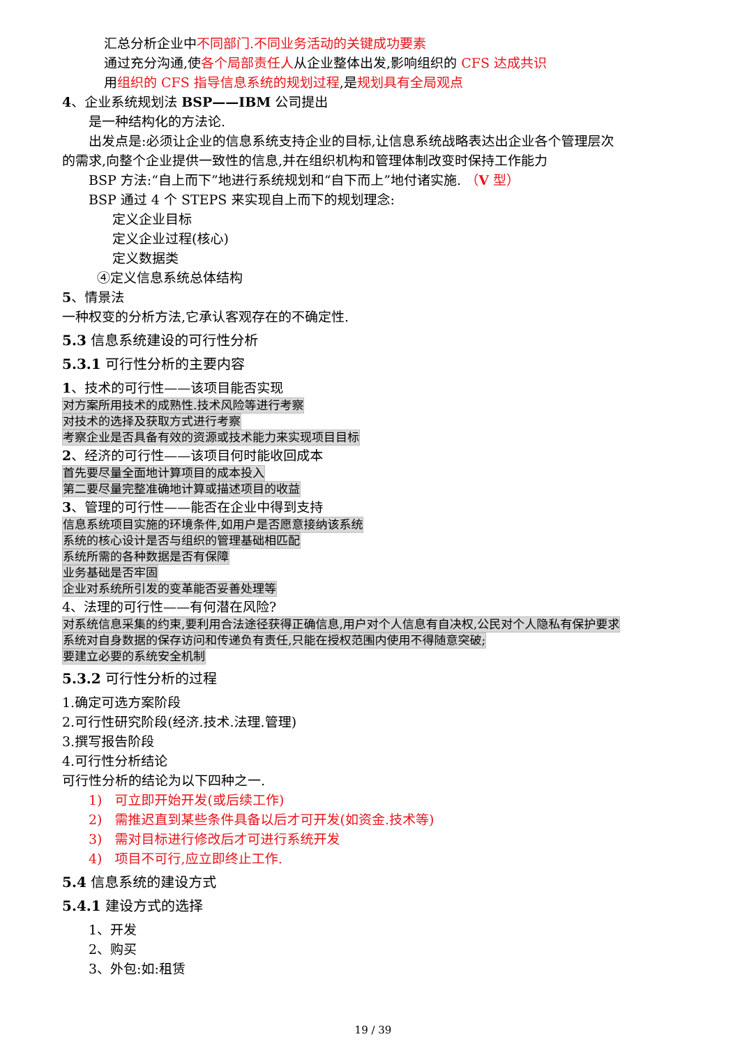汇总分析企业中不同部门.不同业务活动的关键成功要素
通过充分沟通,使各个局部责任人从企业整体出发,影响组织的 CFS 达成共识
用组织的 CFS 指导信息系统的规划过程,是规划具有全局观点
4、企业系统规划法 BSP——IBM 公司提出
是一种结构化的方法论.
出发点是:必须让企业的信息系统支持企业的目标,让信息系统战略表达出企业各个管理层次
的需求,向整个企业提供一致性的信息,并在组织机构和管理体制改变时保持工作能力
BSP 方法:“自上而下”地进行系统规划和“自下而上”地付诸实施. （V 型）
BSP 通过 4 个 STEPS 来实现自上而下的规划理念:
定义企业目标
定义企业过程(核心)
定义数据类
④定义信息系统总体结构
5、情景法
一种权变的分析方法,它承认客观存在的不确定性.
5.3 信息系统建设的可行性分析
5.3.1 可行性分析的主要内容
1、技术的可行性——该项目能否实现
对方案所用技术的成熟性.技术风险等进行考察
对技术的选择及获取方式进行考察
考察企业是否具备有效的资源或技术能力来实现项目目标
2、经济的可行性——该项目何时能收回成本
首先要尽量全面地计算项目的成本投入
第二要尽量完整准确地计算或描述项目的收益
3、管理的可行性——能否在企业中得到支持
信息系统项目实施的环境条件,如用户是否愿意接纳该系统
系统的核心设计是否与组织的管理基础相匹配
系统所需的各种数据是否有保障
业务基础是否牢固
企业对系统所引发的变革能否妥善处理等
4、法理的可行性——有何潜在风险?
对系统信息采集的约束,要利用合法途径获得正确信息,用户对个人信息有自决权,公民对个人隐私有保护要求
系统对自身数据的保存访问和传递负有责任,只能在授权范围内使用不得随意突破;
要建立必要的系统安全机制
5.3.2 可行性分析的过程
1.确定可选方案阶段
2.可行性研究阶段(经济.技术.法理.管理)
3.撰写报告阶段
4.可行性分析结论
可行性分析的结论为以下四种之一.
1) 可立即开始开发(或后续工作)
2) 需推迟直到某些条件具备以后才可开发(如资金.技术等)
3) 需对目标进行修改后才可进行系统开发
4) 项目不可行,应立即终止工作.
5.4 信息系统的建设方式
5.4.1 建设方式的选择
1、开发
2、购买
3、外包:如:租赁
19 / 39